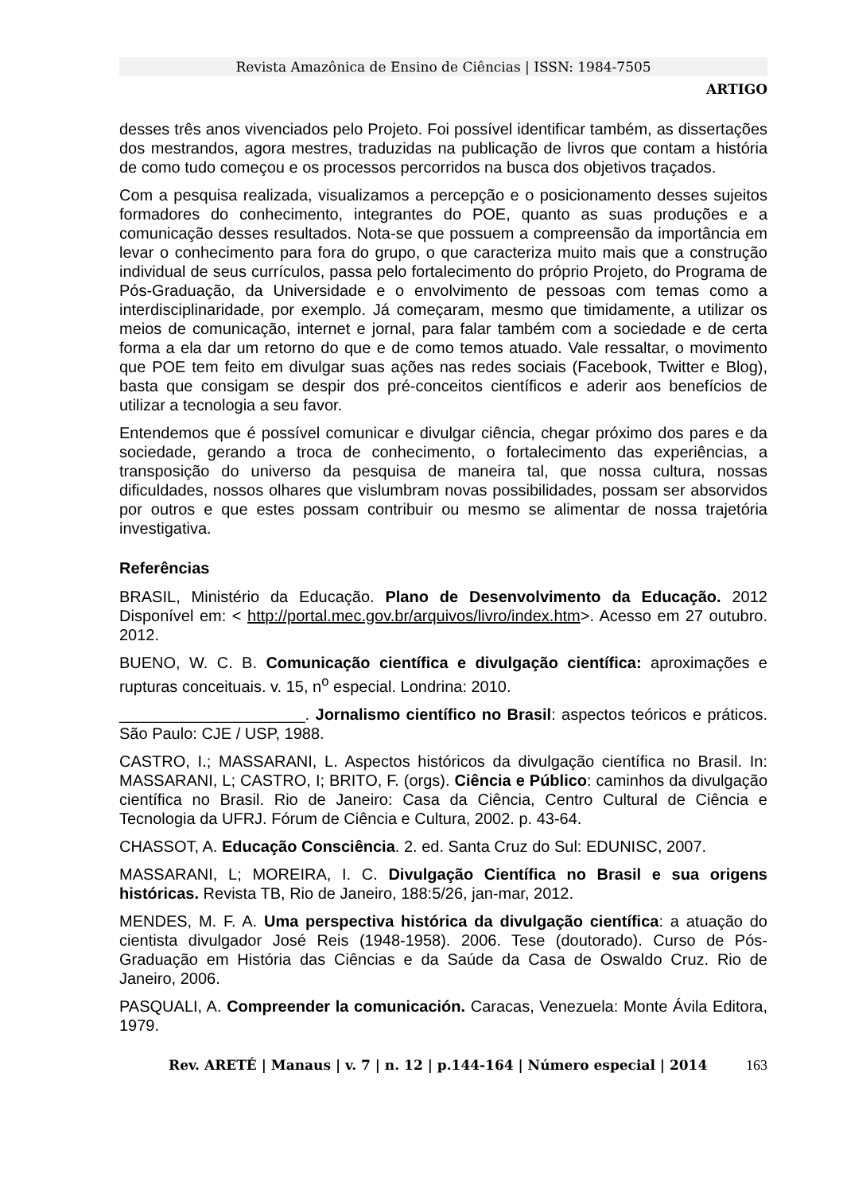Revista Amazônica de Ensino de Ciências | ISSN: 1984-7505
ARTIGO
desses três anos vivenciados pelo Projeto. Foi possível identificar também, as dissertações dos mestrandos, agora mestres, traduzidas na publicação de livros que contam a história de como tudo começou e os processos percorridos na busca dos objetivos traçados.
Com a pesquisa realizada, visualizamos a percepção e o posicionamento desses sujeitos formadores do conhecimento, integrantes do POE, quanto as suas produções e a comunicação desses resultados. Nota-se que possuem a compreensão da importância em levar o conhecimento para fora do grupo, o que caracteriza muito mais que a construção individual de seus currículos, passa pelo fortalecimento do próprio Projeto, do Programa de Pós-Graduação, da Universidade e o envolvimento de pessoas com temas como a interdisciplinaridade, por exemplo. Já começaram, mesmo que timidamente, a utilizar os meios de comunicação, internet e jornal, para falar também com a sociedade e de certa forma a ela dar um retorno do que e de como temos atuado. Vale ressaltar, o movimento que POE tem feito em divulgar suas ações nas redes sociais (Facebook, Twitter e Blog), basta que consigam se despir dos pré-conceitos científicos e aderir aos benefícios de utilizar a tecnologia a seu favor.
Entendemos que é possível comunicar e divulgar ciência, chegar próximo dos pares e da sociedade, gerando a troca de conhecimento, o fortalecimento das experiências, a transposição do universo da pesquisa de maneira tal, que nossa cultura, nossas dificuldades, nossos olhares que vislumbram novas possibilidades, possam ser absorvidos por outros e que estes possam contribuir ou mesmo se alimentar de nossa trajetória investigativa.
Referências
BRASIL, Ministério da Educação. Plano de Desenvolvimento da Educação. 2012 Disponível em: < http://portal.mec.gov.br/arquivos/livro/index.htm>. Acesso em 27 outubro. 2012.
BUENO, W. C. B. Comunicação científica e divulgação científica: aproximações e rupturas conceituais. v. 15, n<sup>o</sup> especial. Londrina: 2010.
_____________________. Jornalismo científico no Brasil: aspectos teóricos e práticos. São Paulo: CJE / USP, 1988.
CASTRO, I.; MASSARANI, L. Aspectos históricos da divulgação científica no Brasil. In: MASSARANI, L; CASTRO, I; BRITO, F. (orgs). Ciência e Público: caminhos da divulgação científica no Brasil. Rio de Janeiro: Casa da Ciência, Centro Cultural de Ciência e Tecnologia da UFRJ. Fórum de Ciência e Cultura, 2002. p. 43-64.
CHASSOT, A. Educação Consciência. 2. ed. Santa Cruz do Sul: EDUNISC, 2007.
MASSARANI, L; MOREIRA, I. C. Divulgação Científica no Brasil e sua origens históricas. Revista TB, Rio de Janeiro, 188:5/26, jan-mar, 2012.
MENDES, M. F. A. Uma perspectiva histórica da divulgação científica: a atuação do cientista divulgador José Reis (1948-1958). 2006. Tese (doutorado). Curso de Pós-Graduação em História das Ciências e da Saúde da Casa de Oswaldo Cruz. Rio de Janeiro, 2006.
PASQUALI, A. Compreender la comunicación. Caracas, Venezuela: Monte Ávila Editora, 1979.
Rev. ARETÉ | Manaus | v. 7 | n. 12 | p.144-164 | Número especial | 2014 163